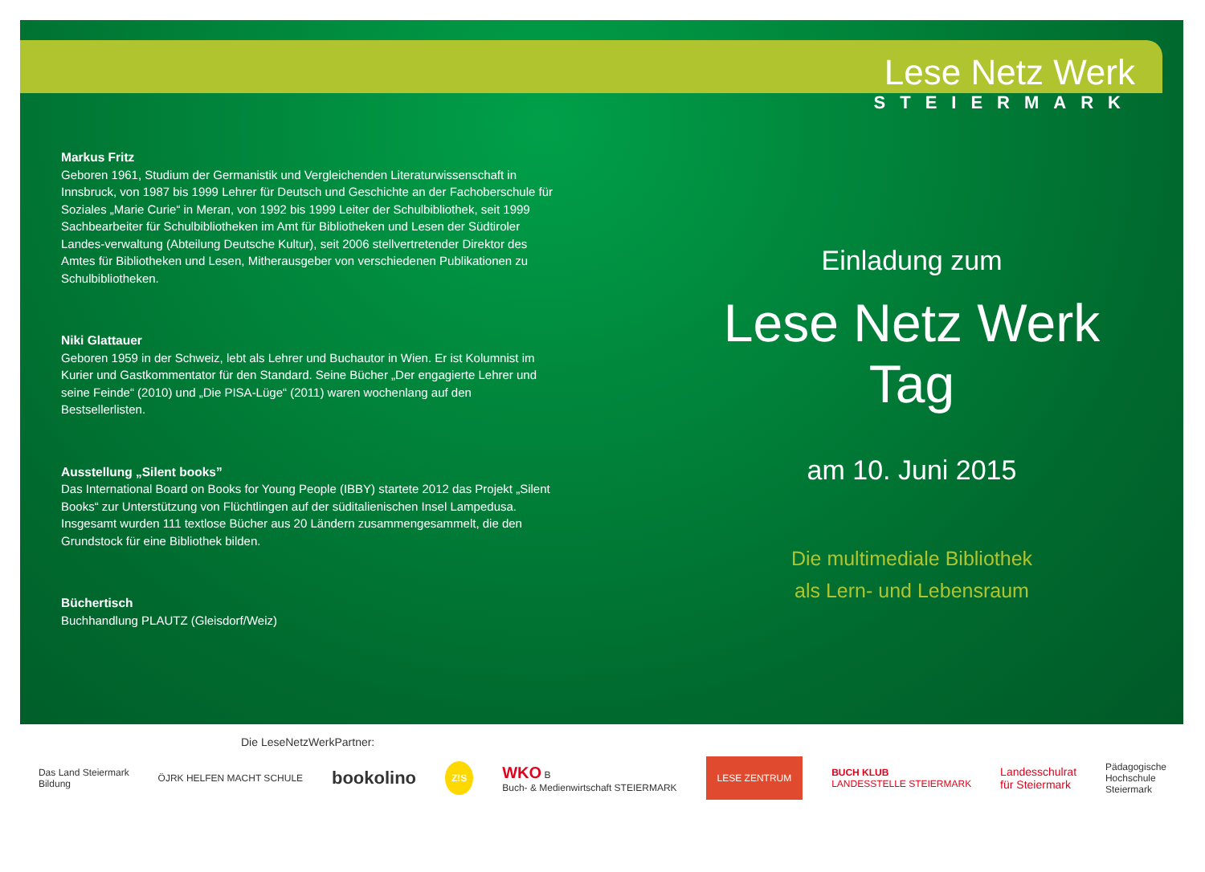Lese Netz Werk
STEIERMARK
Markus Fritz
Geboren 1961, Studium der Germanistik und Vergleichenden Literaturwissenschaft in Innsbruck, von 1987 bis 1999 Lehrer für Deutsch und Geschichte an der Fachoberschule für Soziales „Marie Curie“ in Meran, von 1992 bis 1999 Leiter der Schulbibliothek, seit 1999 Sachbearbeiter für Schulbibliotheken im Amt für Bibliotheken und Lesen der Südtiroler Landes-verwaltung (Abteilung Deutsche Kultur), seit 2006 stellvertretender Direktor des Amtes für Bibliotheken und Lesen, Mitherausgeber von verschiedenen Publikationen zu Schulbibliotheken.
Niki Glattauer
Geboren 1959 in der Schweiz, lebt als Lehrer und Buchautor in Wien. Er ist Kolumnist im Kurier und Gastkommentator für den Standard. Seine Bücher „Der engagierte Lehrer und seine Feinde“ (2010) und „Die PISA-Lüge“ (2011) waren wochenlang auf den Bestsellerlisten.
Ausstellung „Silent books”
Das International Board on Books for Young People (IBBY) startete 2012 das Projekt „Silent Books“ zur Unterstützung von Flüchtlingen auf der süditalienischen Insel Lampedusa. Insgesamt wurden 111 textlose Bücher aus 20 Ländern zusammengesammelt, die den Grundstock für eine Bibliothek bilden.
Büchertisch
Buchhandlung PLAUTZ (Gleisdorf/Weiz)
Einladung zum
Lese Netz Werk Tag
am 10. Juni 2015
Die multimediale Bibliothek
als Lern- und Lebensraum
Die LeseNetzWerkPartner:
Das Land Steiermark
Bildung ÖJRK HELFEN MACHT SCHULE bookolino Z!S WKO B
Buch- & Medienwirtschaft STEIERMARK LESE ZENTRUM BUCH KLUB
LANDESSTELLE STEIERMARK Landesschulrat
für Steiermark Pädagogische
Hochschule
Steiermark